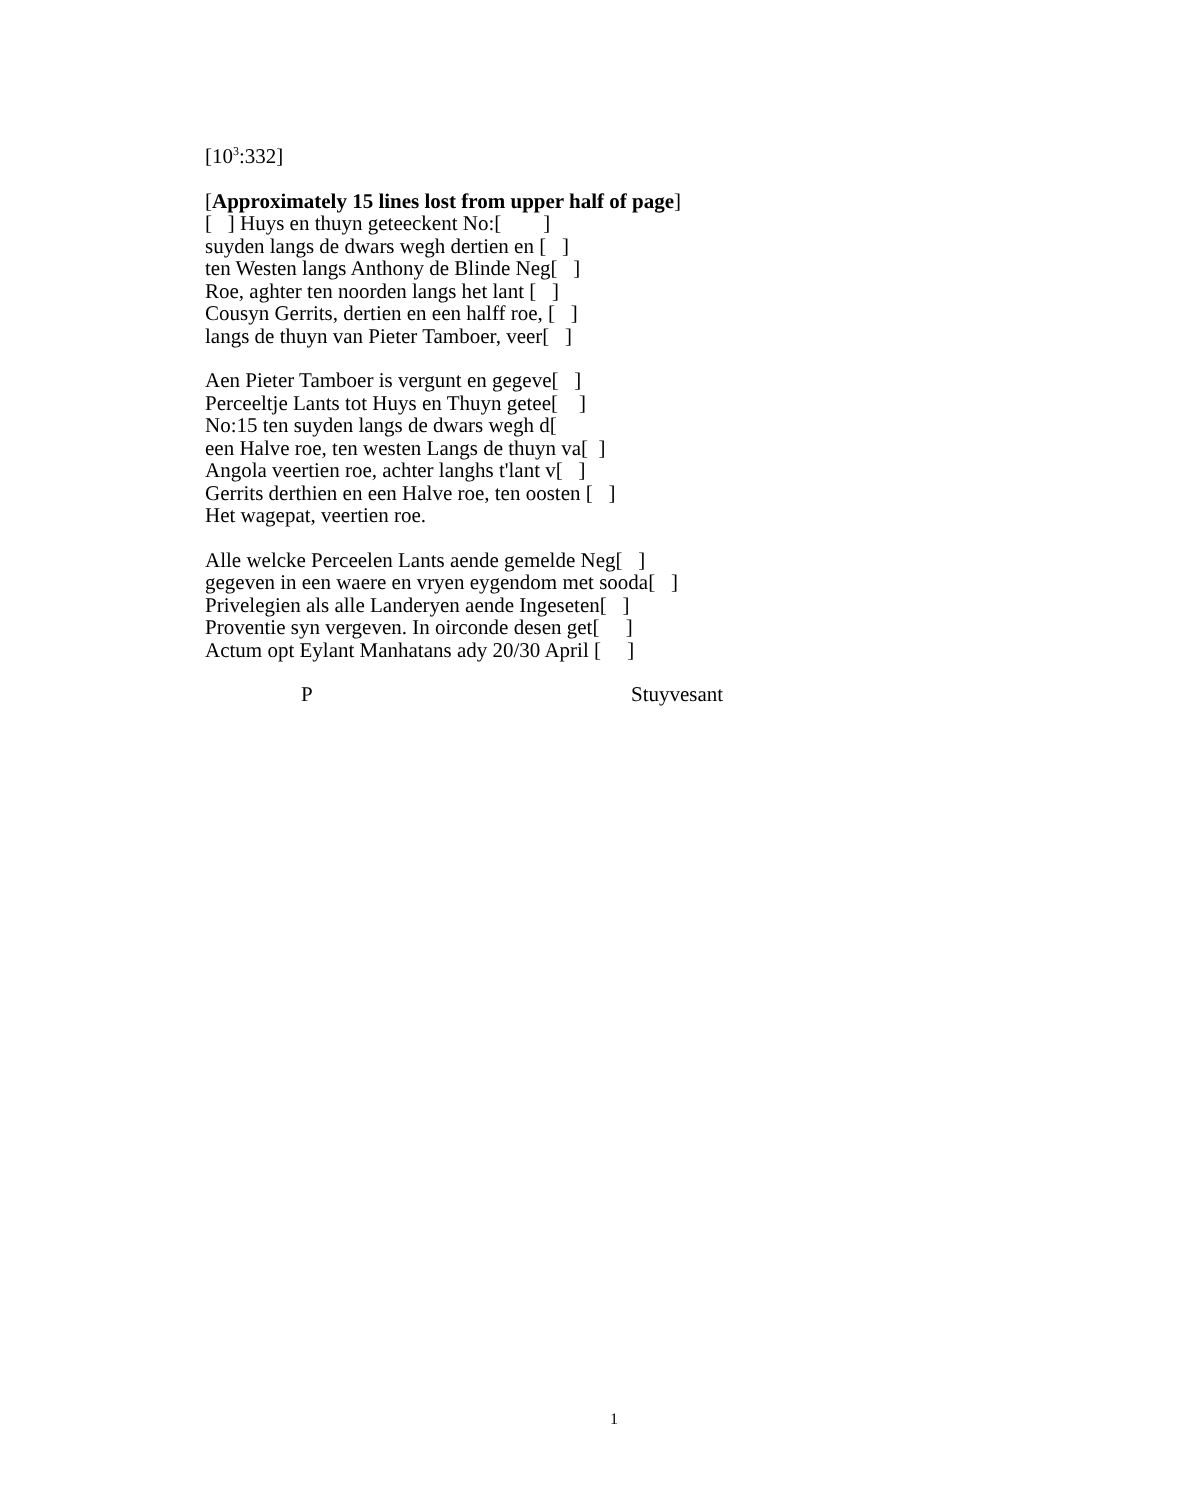[10<sup>3</sup>:332]
[Approximately 15 lines lost from upper half of page] [ ] Huys en thuyn geteeckent No:[ ] suyden langs de dwars wegh dertien en [ ] ten Westen langs Anthony de Blinde Neg[ ] Roe, aghter ten noorden langs het lant [ ] Cousyn Gerrits, dertien en een halff roe, [ ] langs de thuyn van Pieter Tamboer, veer[ ]
Aen Pieter Tamboer is vergunt en gegeve[ ] Perceeltje Lants tot Huys en Thuyn getee[ ] No:15 ten suyden langs de dwars wegh d[ een Halve roe, ten westen Langs de thuyn va[ ] Angola veertien roe, achter langhs t'lant v[ ] Gerrits derthien en een Halve roe, ten oosten [ ] Het wagepat, veertien roe.
Alle welcke Perceelen Lants aende gemelde Neg[ ] gegeven in een waere en vryen eygendom met sooda[ ] Privelegien als alle Landeryen aende Ingeseten[ ] Proventie syn vergeven. In oirconde desen get[ ] Actum opt Eylant Manhatans ady 20/30 April [ ]
P Stuyvesant
1